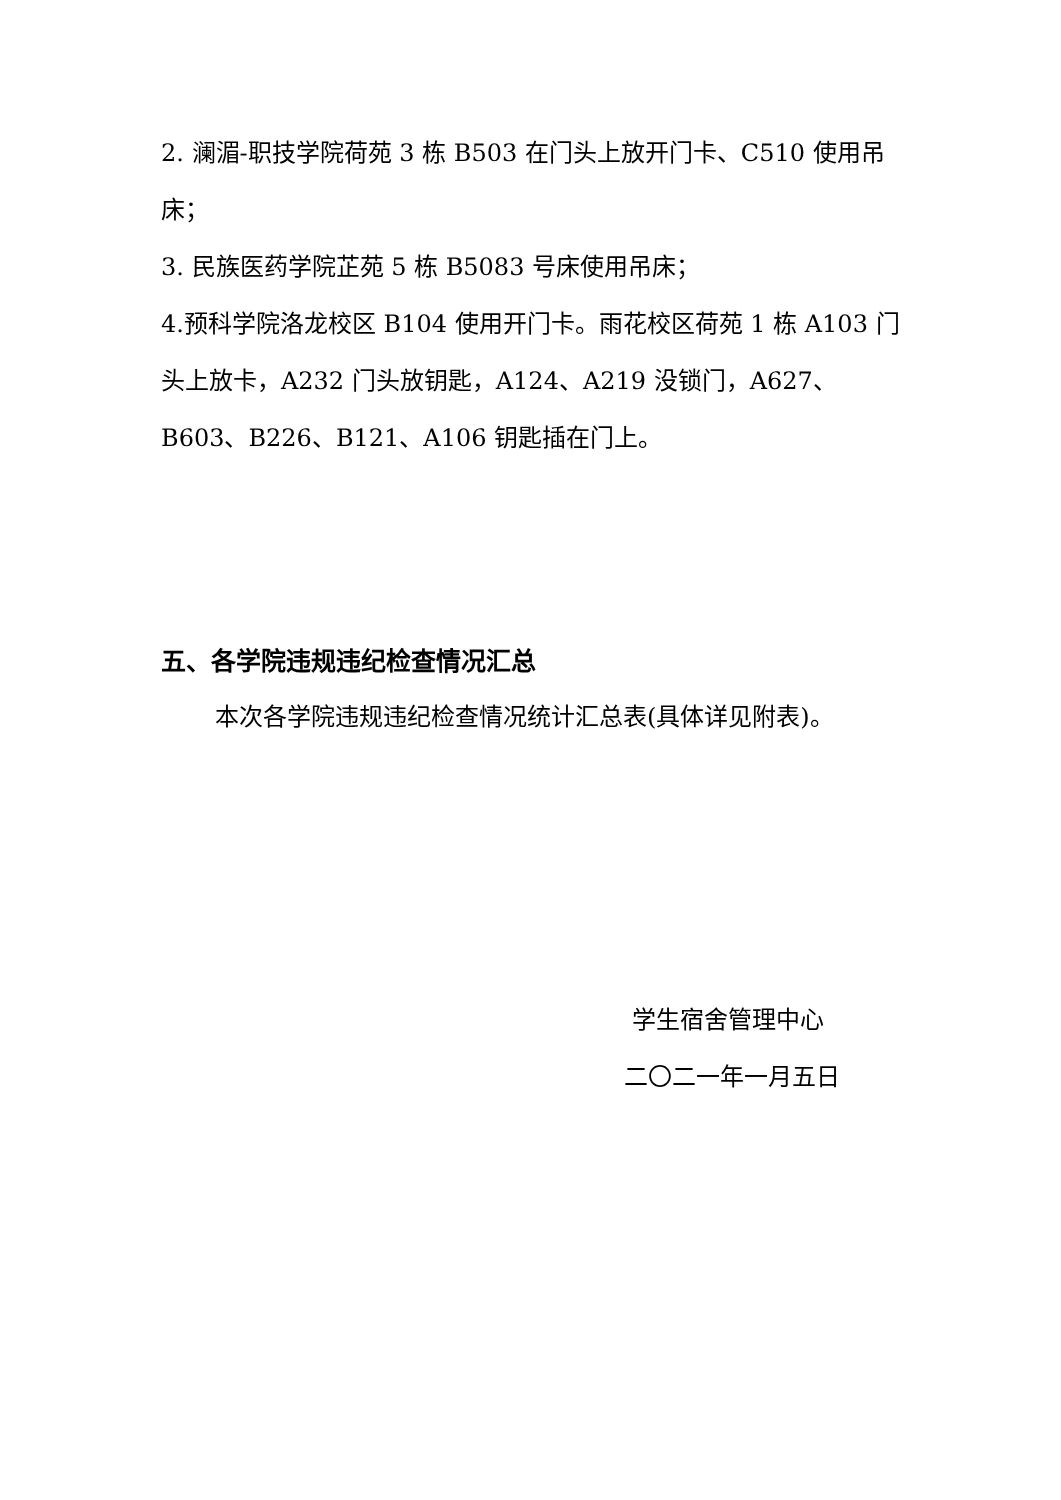2. 澜湄-职技学院荷苑 3 栋 B503 在门头上放开门卡、C510 使用吊床；
3. 民族医药学院芷苑 5 栋 B5083 号床使用吊床；
4.预科学院洛龙校区 B104 使用开门卡。雨花校区荷苑 1 栋 A103 门头上放卡，A232 门头放钥匙，A124、A219 没锁门，A627、B603、B226、B121、A106 钥匙插在门上。
五、各学院违规违纪检查情况汇总
本次各学院违规违纪检查情况统计汇总表(具体详见附表)。
学生宿舍管理中心
二〇二一年一月五日